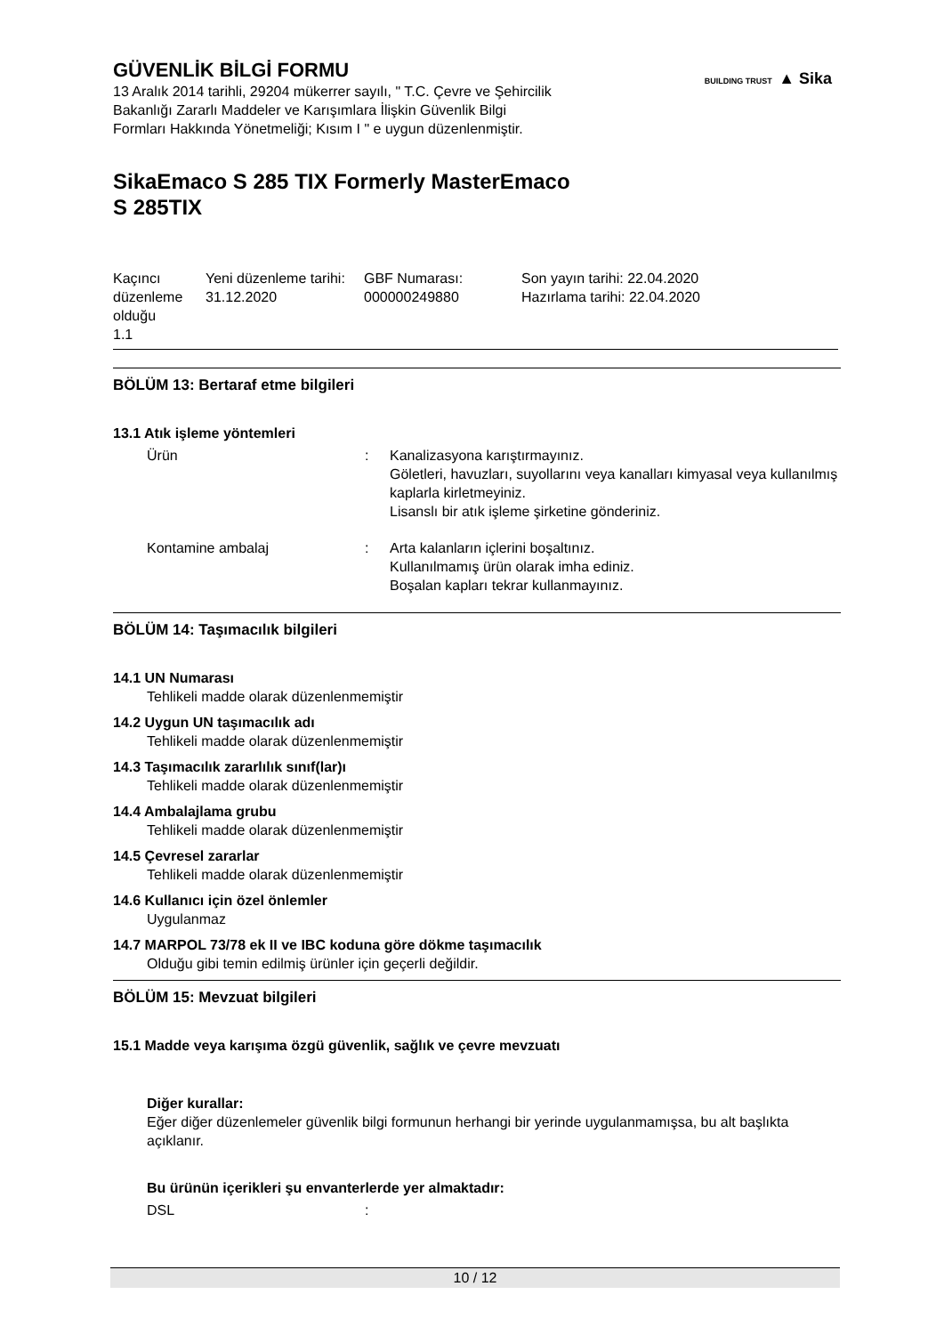BUILDING TRUST ▲ Sika
GÜVENLİK BİLGİ FORMU
13 Aralık 2014 tarihli, 29204 mükerrer sayılı, " T.C. Çevre ve Şehircilik
Bakanlığı Zararlı Maddeler ve Karışımlara İlişkin Güvenlik Bilgi
Formları Hakkında Yönetmeliği; Kısım I " e uygun düzenlenmiştir.
SikaEmaco S 285 TIX Formerly MasterEmaco
S 285TIX
| Kaçıncı düzenleme olduğu 1.1 | Yeni düzenleme tarihi: 31.12.2020 | GBF Numarası: 000000249880 | Son yayın tarihi: 22.04.2020 Hazırlama tarihi: 22.04.2020 |
BÖLÜM 13: Bertaraf etme bilgileri
13.1 Atık işleme yöntemleri
Ürün : Kanalizasyona karıştırmayınız.
Göletleri, havuzları, suyollarını veya kanalları kimyasal veya kullanılmış kaplarla kirletmeyiniz.
Lisanslı bir atık işleme şirketine gönderiniz.
Kontamine ambalaj : Arta kalanların içlerini boşaltınız.
Kullanılmamış ürün olarak imha ediniz.
Boşalan kapları tekrar kullanmayınız.
BÖLÜM 14: Taşımacılık bilgileri
14.1 UN Numarası
Tehlikeli madde olarak düzenlenmemiştir
14.2 Uygun UN taşımacılık adı
Tehlikeli madde olarak düzenlenmemiştir
14.3 Taşımacılık zararlılık sınıf(lar)ı
Tehlikeli madde olarak düzenlenmemiştir
14.4 Ambalajlama grubu
Tehlikeli madde olarak düzenlenmemiştir
14.5 Çevresel zararlar
Tehlikeli madde olarak düzenlenmemiştir
14.6 Kullanıcı için özel önlemler
Uygulanmaz
14.7 MARPOL 73/78 ek II ve IBC koduna göre dökme taşımacılık
Olduğu gibi temin edilmiş ürünler için geçerli değildir.
BÖLÜM 15: Mevzuat bilgileri
15.1 Madde veya karışıma özgü güvenlik, sağlık ve çevre mevzuatı
Diğer kurallar:
Eğer diğer düzenlemeler güvenlik bilgi formunun herhangi bir yerinde uygulanmamışsa, bu alt başlıkta açıklanır.
Bu ürünün içerikleri şu envanterlerde yer almaktadır:
DSL :
10 / 12